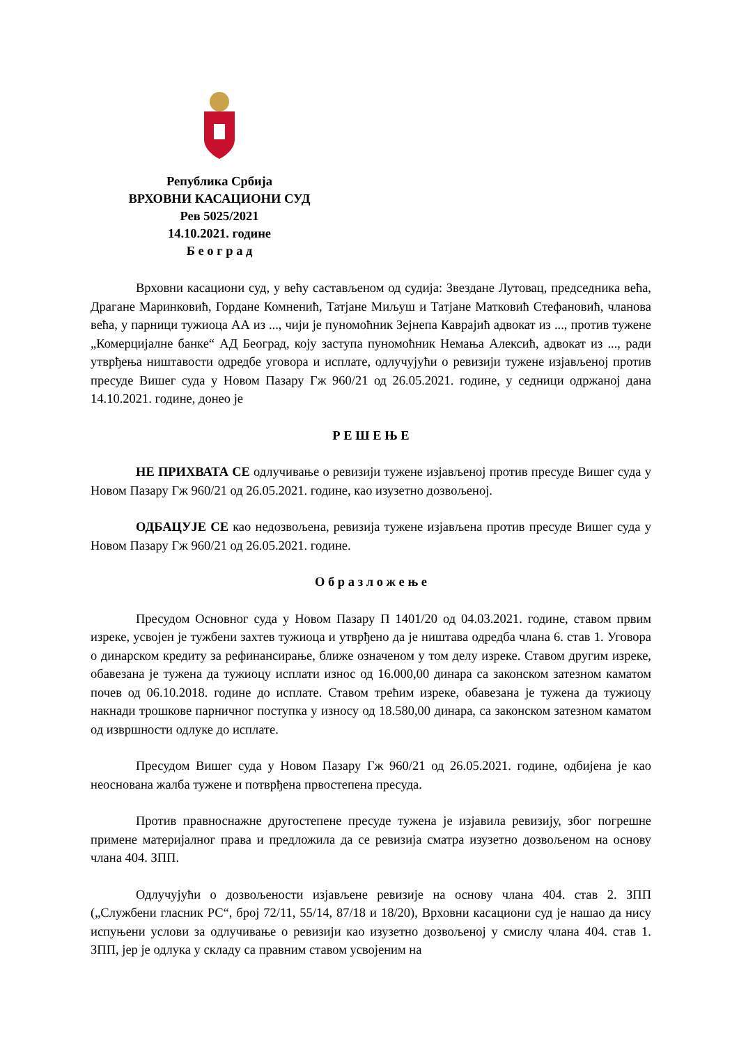Република Србија
ВРХОВНИ КАСАЦИОНИ СУД
Рев 5025/2021
14.10.2021. године
Б е о г р а д
Врховни касациони суд, у већу састављеном од судија: Звездане Лутовац, председника већа, Драгане Маринковић, Гордане Комненић, Татјане Миљуш и Татјане Матковић Стефановић, чланова већа, у парници тужиоца АА из ..., чији је пуномоћник Зејнепа Кавраjић адвокат из ..., против тужене „Комерцијалне банке“ АД Београд, коју заступа пуномоћник Немања Алексић, адвокат из ..., ради утврђења ништавости одредбе уговора и исплате, одлучујући о ревизији тужене изјављеној против пресуде Вишег суда у Новом Пазару Гж 960/21 од 26.05.2021. године, у седници одржаној дана 14.10.2021. године, донео је
Р Е Ш Е Њ Е
НЕ ПРИХВАТА СЕ одлучивање о ревизији тужене изјављеној против пресуде Вишег суда у Новом Пазару Гж 960/21 од 26.05.2021. године, као изузетно дозвољеној.
ОДБАЦУЈЕ СЕ као недозвољена, ревизија тужене изјављена против пресуде Вишег суда у Новом Пазару Гж 960/21 од 26.05.2021. године.
О б р а з л о ж е њ е
Пресудом Основног суда у Новом Пазару П 1401/20 од 04.03.2021. године, ставом првим изреке, усвојен је тужбени захтев тужиоца и утврђено да је ништава одредба члана 6. став 1. Уговора о динарском кредиту за рефинансирање, ближе означеном у том делу изреке. Ставом другим изреке, обавезана је тужена да тужиоцу исплати износ од 16.000,00 динара са законском затезном каматом почев од 06.10.2018. године до исплате. Ставом трећим изреке, обавезана је тужена да тужиоцу накнади трошкове парничног поступка у износу од 18.580,00 динара, са законском затезном каматом од извршности одлуке до исплате.
Пресудом Вишег суда у Новом Пазару Гж 960/21 од 26.05.2021. године, одбијена је као неоснована жалба тужене и потврђена првостепена пресуда.
Против правноснажне другостепене пресуде тужена је изјавила ревизију, због погрешне примене материјалног права и предложила да се ревизија сматра изузетно дозвољеном на основу члана 404. ЗПП.
Одлучујући о дозвољености изјављене ревизије на основу члана 404. став 2. ЗПП („Службени гласник РС“, број 72/11, 55/14, 87/18 и 18/20), Врховни касациони суд је нашао да нису испуњени услови за одлучивање о ревизији као изузетно дозвољеној у смислу члана 404. став 1. ЗПП, јер је одлука у складу са правним ставом усвојеним на